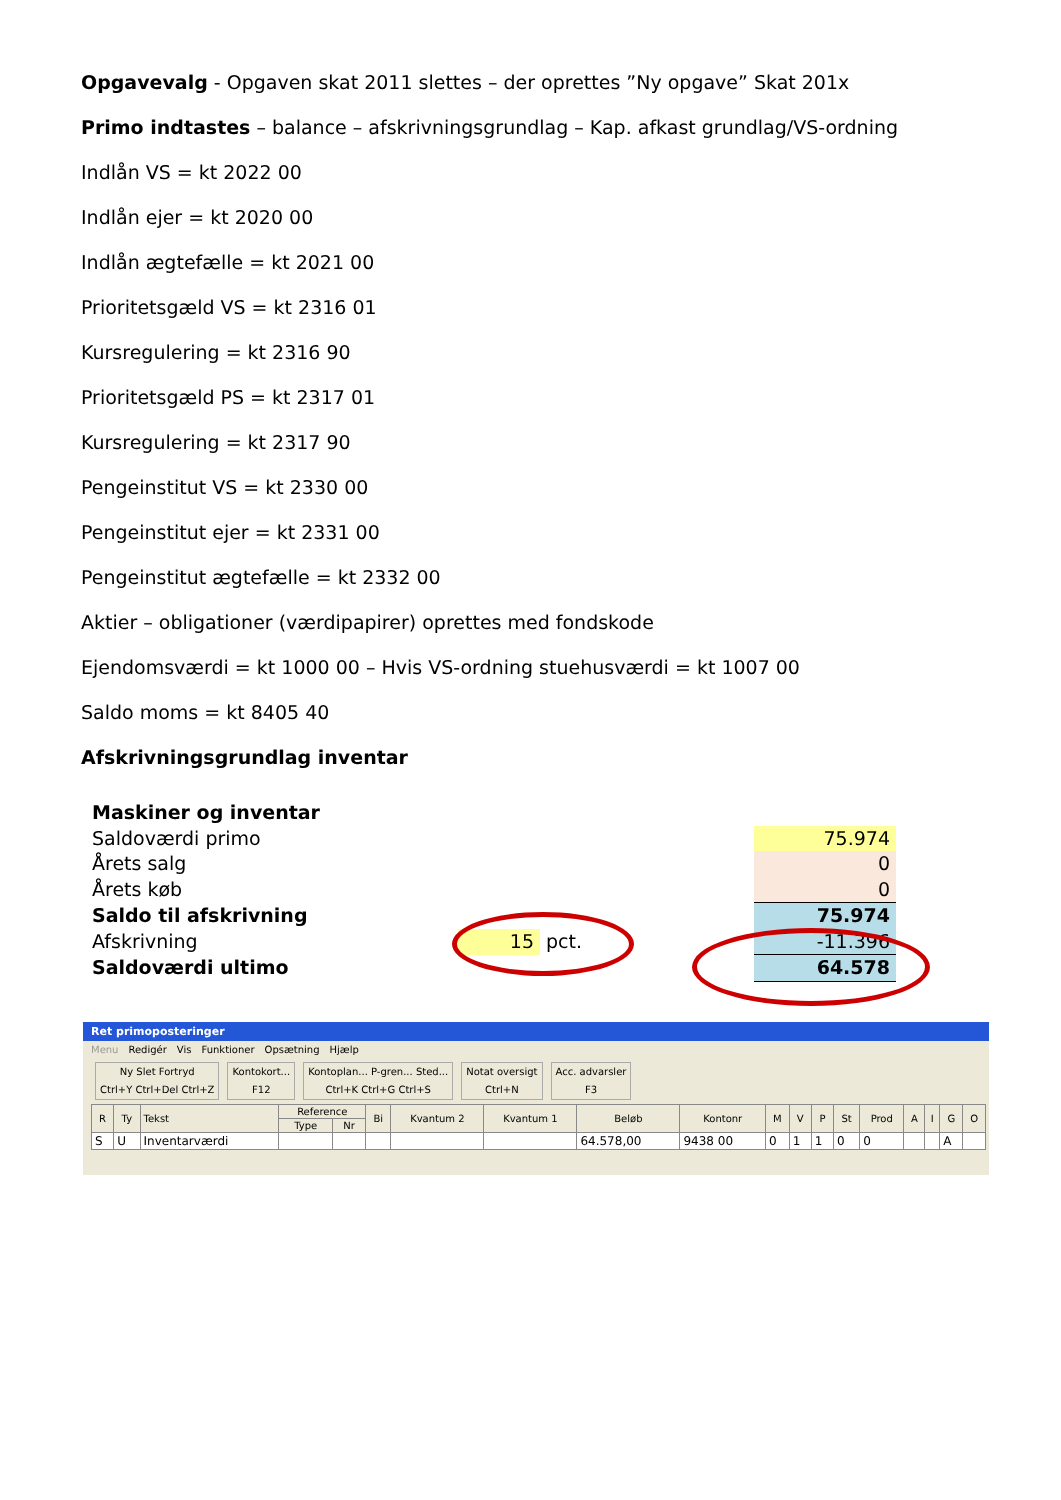Opgavevalg - Opgaven skat 2011 slettes – der oprettes ”Ny opgave” Skat 201x
Primo indtastes – balance – afskrivningsgrundlag – Kap. afkast grundlag/VS-ordning
Indlån VS = kt 2022 00
Indlån ejer = kt 2020 00
Indlån ægtefælle = kt 2021 00
Prioritetsgæld VS = kt 2316 01
Kursregulering = kt 2316 90
Prioritetsgæld PS = kt 2317 01
Kursregulering = kt 2317 90
Pengeinstitut VS = kt 2330 00
Pengeinstitut ejer = kt 2331 00
Pengeinstitut ægtefælle = kt 2332 00
Aktier – obligationer (værdipapirer) oprettes med fondskode
Ejendomsværdi = kt 1000 00 – Hvis VS-ordning stuehusværdi = kt 1007 00
Saldo moms = kt 8405 40
Afskrivningsgrundlag inventar
| Maskiner og inventar | | | | |
| Saldoværdi primo | | | | 75.974 |
| Årets salg | | | | 0 |
| Årets køb | | | | 0 |
| Saldo til afskrivning | | | | 75.974 |
| Afskrivning | 15 | pct. | | -11.396 |
| Saldoværdi ultimo | | | | 64.578 |
Ret primoposteringer
Menu Redigér Vis Funktioner Opsætning Hjælp
Ny Slet Fortryd
Ctrl+Y Ctrl+Del Ctrl+Z
Kontokort...
F12
Kontoplan... P-gren... Sted...
Ctrl+K Ctrl+G Ctrl+S
Notat oversigt
Ctrl+N
Acc. advarsler
F3
| R | Ty | Tekst | Reference | | Bi | Kvantum 2 | Kvantum 1 | Beløb | Kontonr | M | V | P | St | Prod | A | I | G | O |
| --- | --- | --- | --- | --- | --- | --- | --- | --- | --- | --- | --- | --- | --- | --- | --- | --- | --- | --- |
| | | | Type | Nr | | | | | | | | | | | | | | |
| S | U | Inventarværdi | | | | | | 64.578,00 | 9438 00 | 0 | 1 | 1 | 0 | 0 | | | A | |